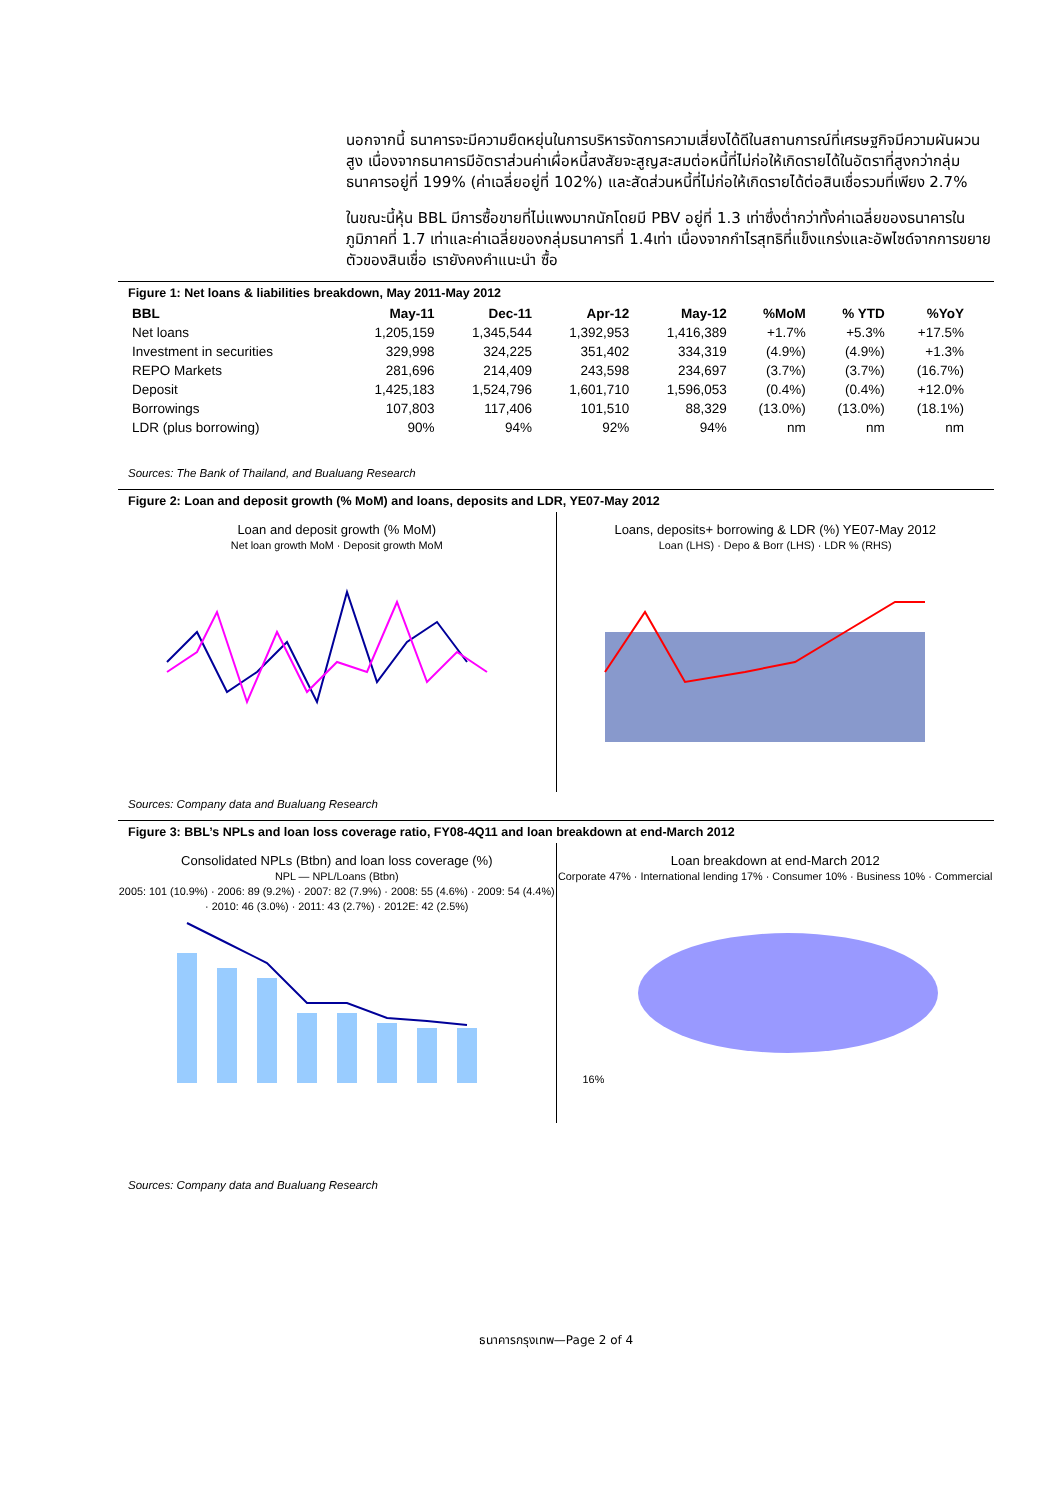นอกจากนี้ ธนาคารจะมีความยืดหยุ่นในการบริหารจัดการความเสี่ยงได้ดีในสถานการณ์ที่เศรษฐกิจมีความผันผวนสูง เนื่องจากธนาคารมีอัตราส่วนค่าเผื่อหนี้สงสัยจะสูญสะสมต่อหนี้ที่ไม่ก่อให้เกิดรายได้ในอัตราที่สูงกว่ากลุ่มธนาคารอยู่ที่ 199% (ค่าเฉลี่ยอยู่ที่ 102%) และสัดส่วนหนี้ที่ไม่ก่อให้เกิดรายได้ต่อสินเชื่อรวมที่เพียง 2.7%
ในขณะนี้หุ้น BBL มีการซื้อขายที่ไม่แพงมากนักโดยมี PBV อยู่ที่ 1.3 เท่าซึ่งต่ำกว่าทั้งค่าเฉลี่ยของธนาคารในภูมิภาคที่ 1.7 เท่าและค่าเฉลี่ยของกลุ่มธนาคารที่ 1.4เท่า เนื่องจากกำไรสุทธิที่แข็งแกร่งและอัพไซด์จากการขยายตัวของสินเชื่อ เรายังคงคำแนะนำ ซื้อ
Figure 1: Net loans & liabilities breakdown, May 2011-May 2012
| BBL | May-11 | Dec-11 | Apr-12 | May-12 | %MoM | % YTD | %YoY |
| --- | --- | --- | --- | --- | --- | --- | --- |
| Net loans | 1,205,159 | 1,345,544 | 1,392,953 | 1,416,389 | +1.7% | +5.3% | +17.5% |
| Investment in securities | 329,998 | 324,225 | 351,402 | 334,319 | (4.9%) | (4.9%) | +1.3% |
| REPO Markets | 281,696 | 214,409 | 243,598 | 234,697 | (3.7%) | (3.7%) | (16.7%) |
| Deposit | 1,425,183 | 1,524,796 | 1,601,710 | 1,596,053 | (0.4%) | (0.4%) | +12.0% |
| Borrowings | 107,803 | 117,406 | 101,510 | 88,329 | (13.0%) | (13.0%) | (18.1%) |
| LDR (plus borrowing) | 90% | 94% | 92% | 94% | nm | nm | nm |
Sources: The Bank of Thailand, and Bualuang Research
Figure 2: Loan and deposit growth (% MoM) and loans, deposits and LDR, YE07-May 2012
Loan and deposit growth (% MoM)
Net loan growth MoM · Deposit growth MoM
Loans, deposits+ borrowing & LDR (%) YE07-May 2012
Loan (LHS) · Depo & Borr (LHS) · LDR % (RHS)
Sources: Company data and Bualuang Research
Figure 3: BBL’s NPLs and loan loss coverage ratio, FY08-4Q11 and loan breakdown at end-March 2012
Consolidated NPLs (Btbn) and loan loss coverage (%)
NPL — NPL/Loans (Btbn)
2005: 101 (10.9%) · 2006: 89 (9.2%) · 2007: 82 (7.9%) · 2008: 55 (4.6%) · 2009: 54 (4.4%) · 2010: 46 (3.0%) · 2011: 43 (2.7%) · 2012E: 42 (2.5%)
Loan breakdown at end-March 2012
Corporate 47% · International lending 17% · Consumer 10% · Business 10% · Commercial 16%
Sources: Company data and Bualuang Research
ธนาคารกรุงเทพ—Page 2 of 4